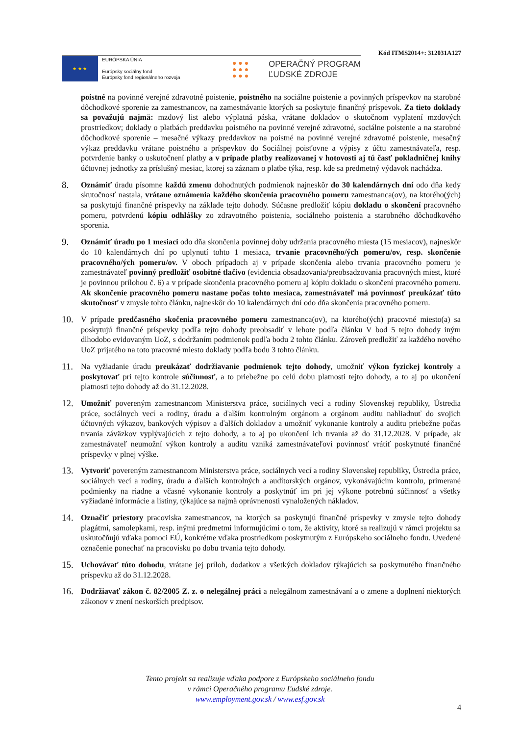Kód ITMS2014+: 312031A127
★ ★ ★
EURÓPSKA ÚNIA
Európsky sociálny fond
Európsky fond regionálneho rozvoja
● ● ●
● ● ●
● ● ●
OPERAČNÝ PROGRAM
ĽUDSKÉ ZDROJE
poistné na povinné verejné zdravotné poistenie, poistného na sociálne poistenie a povinných príspevkov na starobné dôchodkové sporenie za zamestnancov, na zamestnávanie ktorých sa poskytuje finančný príspevok. Za tieto doklady sa považujú najmä: mzdový list alebo výplatná páska, vrátane dokladov o skutočnom vyplatení mzdových prostriedkov; doklady o platbách preddavku poistného na povinné verejné zdravotné, sociálne poistenie a na starobné dôchodkové sporenie – mesačné výkazy preddavkov na poistné na povinné verejné zdravotné poistenie, mesačný výkaz preddavku vrátane poistného a príspevkov do Sociálnej poisťovne a výpisy z účtu zamestnávateľa, resp. potvrdenie banky o uskutočnení platby a v prípade platby realizovanej v hotovosti aj tú časť pokladničnej knihy účtovnej jednotky za príslušný mesiac, ktorej sa záznam o platbe týka, resp. kde sa predmetný výdavok nachádza.
8.
Oznámiť úradu písomne každú zmenu dohodnutých podmienok najneskôr do 30 kalendárnych dní odo dňa kedy skutočnosť nastala, vrátane oznámenia každého skončenia pracovného pomeru zamestnanca(ov), na ktorého(ých) sa poskytujú finančné príspevky na základe tejto dohody. Súčasne predložiť kópiu dokladu o skončení pracovného pomeru, potvrdenú kópiu odhlášky zo zdravotného poistenia, sociálneho poistenia a starobného dôchodkového sporenia.
9.
Oznámiť úradu po 1 mesiaci odo dňa skončenia povinnej doby udržania pracovného miesta (15 mesiacov), najneskôr do 10 kalendárnych dní po uplynutí tohto 1 mesiaca, trvanie pracovného/ých pomeru/ov, resp. skončenie pracovného/ých pomeru/ov. V oboch prípadoch aj v prípade skončenia alebo trvania pracovného pomeru je zamestnávateľ povinný predložiť osobitné tlačivo (evidencia obsadzovania/preobsadzovania pracovných miest, ktoré je povinnou prílohou č. 6) a v prípade skončenia pracovného pomeru aj kópiu dokladu o skončení pracovného pomeru. Ak skončenie pracovného pomeru nastane počas tohto mesiaca, zamestnávateľ má povinnosť preukázať túto skutočnosť v zmysle tohto článku, najneskôr do 10 kalendárnych dní odo dňa skončenia pracovného pomeru.
10.
V prípade predčasného skočenia pracovného pomeru zamestnanca(ov), na ktorého(ých) pracovné miesto(a) sa poskytujú finančné príspevky podľa tejto dohody preobsadiť v lehote podľa článku V bod 5 tejto dohody iným dlhodobo evidovaným UoZ, s dodržaním podmienok podľa bodu 2 tohto článku. Zároveň predložiť za každého nového UoZ prijatého na toto pracovné miesto doklady podľa bodu 3 tohto článku.
11.
Na vyžiadanie úradu preukázať dodržiavanie podmienok tejto dohody, umožniť výkon fyzickej kontroly a poskytovať pri tejto kontrole súčinnosť, a to priebežne po celú dobu platnosti tejto dohody, a to aj po ukončení platnosti tejto dohody až do 31.12.2028.
12.
Umožniť povereným zamestnancom Ministerstva práce, sociálnych vecí a rodiny Slovenskej republiky, Ústredia práce, sociálnych vecí a rodiny, úradu a ďalším kontrolným orgánom a orgánom auditu nahliadnuť do svojich účtovných výkazov, bankových výpisov a ďalších dokladov a umožniť vykonanie kontroly a auditu priebežne počas trvania záväzkov vyplývajúcich z tejto dohody, a to aj po ukončení ich trvania až do 31.12.2028. V prípade, ak zamestnávateľ neumožní výkon kontroly a auditu vzniká zamestnávateľovi povinnosť vrátiť poskytnuté finančné príspevky v plnej výške.
13.
Vytvoriť povereným zamestnancom Ministerstva práce, sociálnych vecí a rodiny Slovenskej republiky, Ústredia práce, sociálnych vecí a rodiny, úradu a ďalších kontrolných a audítorských orgánov, vykonávajúcim kontrolu, primerané podmienky na riadne a včasné vykonanie kontroly a poskytnúť im pri jej výkone potrebnú súčinnosť a všetky vyžiadané informácie a listiny, týkajúce sa najmä oprávnenosti vynaložených nákladov.
14.
Označiť priestory pracoviska zamestnancov, na ktorých sa poskytujú finančné príspevky v zmysle tejto dohody plagátmi, samolepkami, resp. inými predmetmi informujúcimi o tom, že aktivity, ktoré sa realizujú v rámci projektu sa uskutočňujú vďaka pomoci EÚ, konkrétne vďaka prostriedkom poskytnutým z Európskeho sociálneho fondu. Uvedené označenie ponechať na pracovisku po dobu trvania tejto dohody.
15.
Uchovávať túto dohodu, vrátane jej príloh, dodatkov a všetkých dokladov týkajúcich sa poskytnutého finančného príspevku až do 31.12.2028.
16.
Dodržiavať zákon č. 82/2005 Z. z. o nelegálnej práci a nelegálnom zamestnávaní a o zmene a doplnení niektorých zákonov v znení neskorších predpisov.
Tento projekt sa realizuje vďaka podpore z Európskeho sociálneho fondu
v rámci Operačného programu Ľudské zdroje.
www.employment.gov.sk / www.esf.gov.sk
4